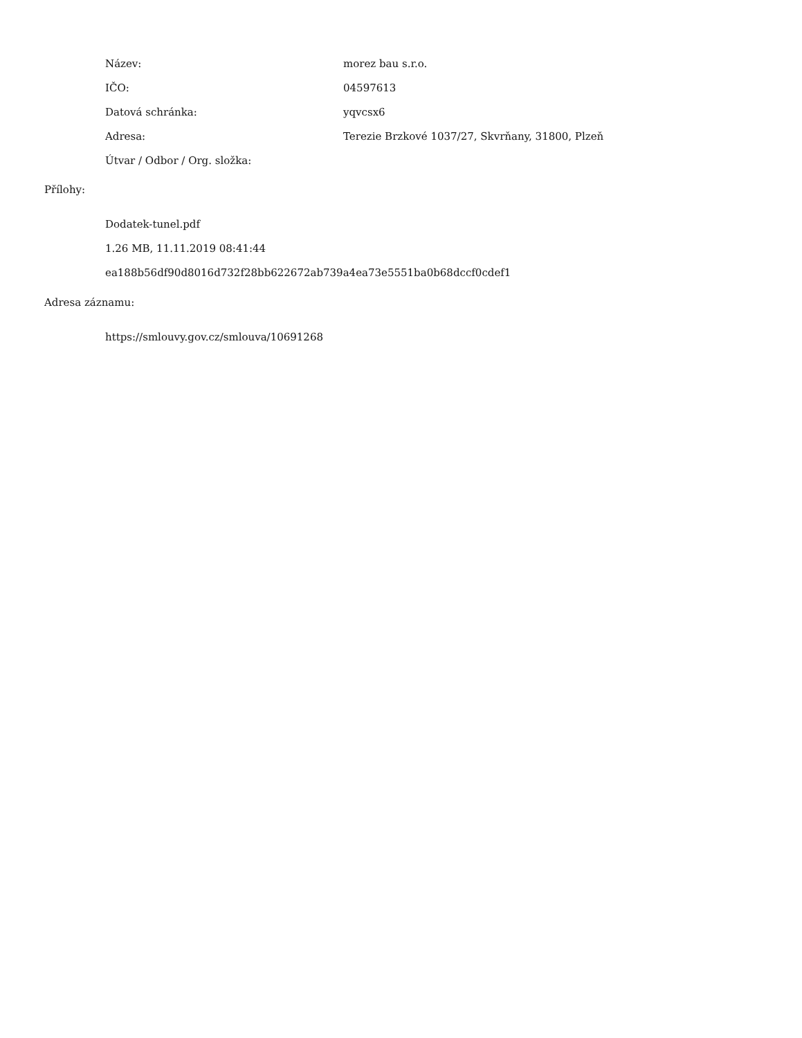| Název: | morez bau s.r.o. |
| IČO: | 04597613 |
| Datová schránka: | yqvcsx6 |
| Adresa: | Terezie Brzkové 1037/27, Skvrňany, 31800, Plzeň |
| Útvar / Odbor / Org. složka: | |
Přílohy:
Dodatek-tunel.pdf
1.26 MB, 11.11.2019 08:41:44
ea188b56df90d8016d732f28bb622672ab739a4ea73e5551ba0b68dccf0cdef1
Adresa záznamu:
https://smlouvy.gov.cz/smlouva/10691268